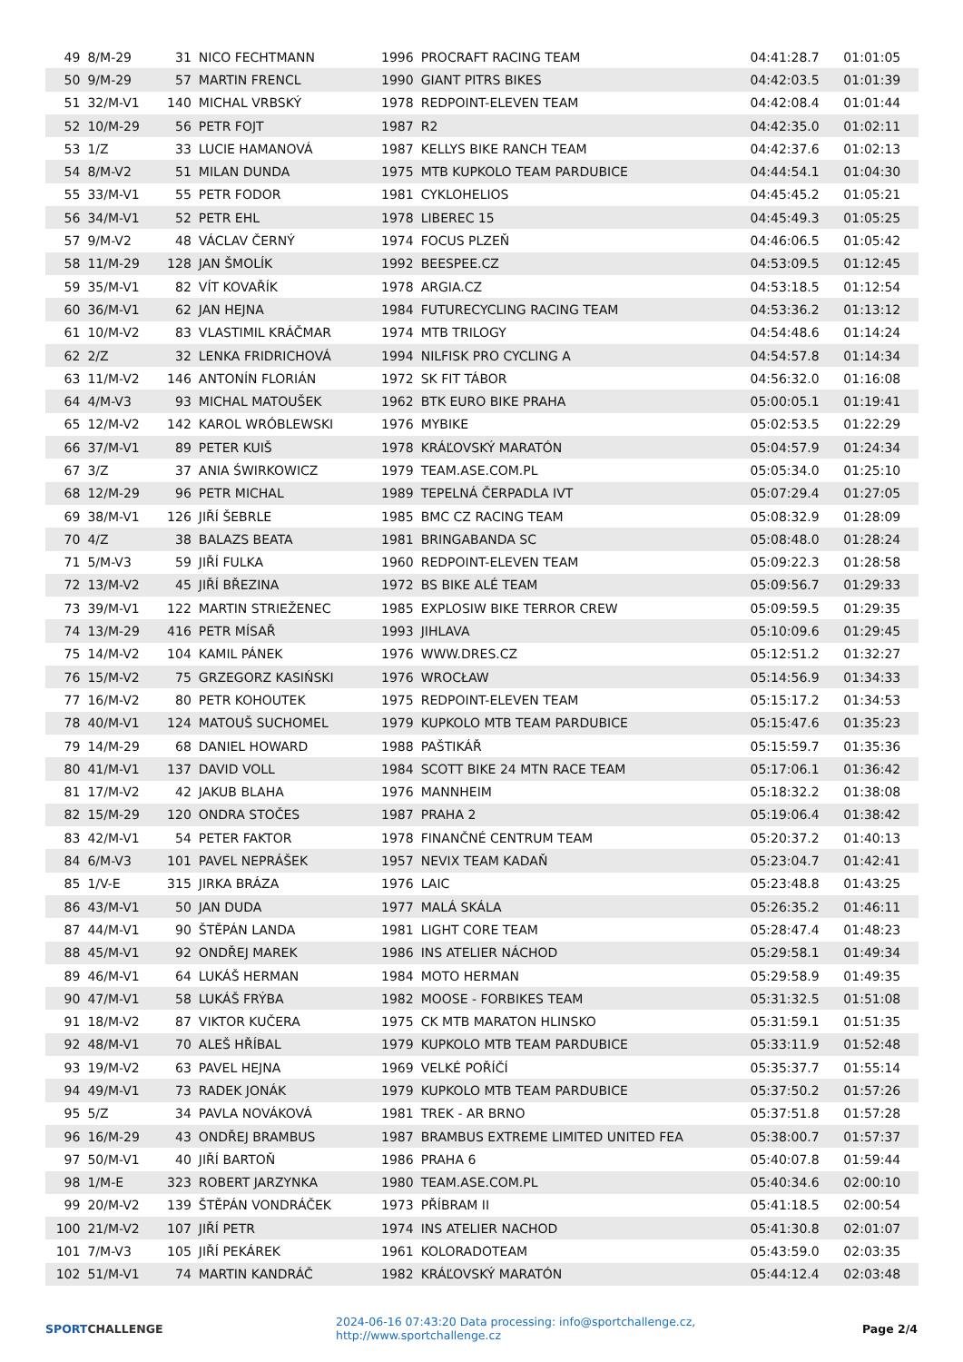| 49 | 8/M-29 | 31 | NICO FECHTMANN | 1996 | PROCRAFT RACING TEAM | 04:41:28.7 | 01:01:05 |
| 50 | 9/M-29 | 57 | MARTIN FRENCL | 1990 | GIANT PITRS BIKES | 04:42:03.5 | 01:01:39 |
| 51 | 32/M-V1 | 140 | MICHAL VRBSKÝ | 1978 | REDPOINT-ELEVEN TEAM | 04:42:08.4 | 01:01:44 |
| 52 | 10/M-29 | 56 | PETR FOJT | 1987 | R2 | 04:42:35.0 | 01:02:11 |
| 53 | 1/Z | 33 | LUCIE HAMANOVÁ | 1987 | KELLYS BIKE RANCH TEAM | 04:42:37.6 | 01:02:13 |
| 54 | 8/M-V2 | 51 | MILAN DUNDA | 1975 | MTB KUPKOLO TEAM PARDUBICE | 04:44:54.1 | 01:04:30 |
| 55 | 33/M-V1 | 55 | PETR FODOR | 1981 | CYKLOHELIOS | 04:45:45.2 | 01:05:21 |
| 56 | 34/M-V1 | 52 | PETR EHL | 1978 | LIBEREC 15 | 04:45:49.3 | 01:05:25 |
| 57 | 9/M-V2 | 48 | VÁCLAV ČERNÝ | 1974 | FOCUS PLZEŇ | 04:46:06.5 | 01:05:42 |
| 58 | 11/M-29 | 128 | JAN ŠMOLÍK | 1992 | BEESPEE.CZ | 04:53:09.5 | 01:12:45 |
| 59 | 35/M-V1 | 82 | VÍT KOVAŘÍK | 1978 | ARGIA.CZ | 04:53:18.5 | 01:12:54 |
| 60 | 36/M-V1 | 62 | JAN HEJNA | 1984 | FUTURECYCLING RACING TEAM | 04:53:36.2 | 01:13:12 |
| 61 | 10/M-V2 | 83 | VLASTIMIL KRÁČMAR | 1974 | MTB TRILOGY | 04:54:48.6 | 01:14:24 |
| 62 | 2/Z | 32 | LENKA FRIDRICHOVÁ | 1994 | NILFISK PRO CYCLING A | 04:54:57.8 | 01:14:34 |
| 63 | 11/M-V2 | 146 | ANTONÍN FLORIÁN | 1972 | SK FIT TÁBOR | 04:56:32.0 | 01:16:08 |
| 64 | 4/M-V3 | 93 | MICHAL MATOUŠEK | 1962 | BTK EURO BIKE PRAHA | 05:00:05.1 | 01:19:41 |
| 65 | 12/M-V2 | 142 | KAROL WRÓBLEWSKI | 1976 | MYBIKE | 05:02:53.5 | 01:22:29 |
| 66 | 37/M-V1 | 89 | PETER KUIŠ | 1978 | KRÁĽOVSKÝ MARATÓN | 05:04:57.9 | 01:24:34 |
| 67 | 3/Z | 37 | ANIA ŚWIRKOWICZ | 1979 | TEAM.ASE.COM.PL | 05:05:34.0 | 01:25:10 |
| 68 | 12/M-29 | 96 | PETR MICHAL | 1989 | TEPELNÁ ČERPADLA IVT | 05:07:29.4 | 01:27:05 |
| 69 | 38/M-V1 | 126 | JIŘÍ ŠEBRLE | 1985 | BMC CZ RACING TEAM | 05:08:32.9 | 01:28:09 |
| 70 | 4/Z | 38 | BALAZS BEATA | 1981 | BRINGABANDA SC | 05:08:48.0 | 01:28:24 |
| 71 | 5/M-V3 | 59 | JIŘÍ FULKA | 1960 | REDPOINT-ELEVEN TEAM | 05:09:22.3 | 01:28:58 |
| 72 | 13/M-V2 | 45 | JIŘÍ BŘEZINA | 1972 | BS BIKE ALÉ TEAM | 05:09:56.7 | 01:29:33 |
| 73 | 39/M-V1 | 122 | MARTIN STRIEŽENEC | 1985 | EXPLOSIW BIKE TERROR CREW | 05:09:59.5 | 01:29:35 |
| 74 | 13/M-29 | 416 | PETR MÍSAŘ | 1993 | JIHLAVA | 05:10:09.6 | 01:29:45 |
| 75 | 14/M-V2 | 104 | KAMIL PÁNEK | 1976 | WWW.DRES.CZ | 05:12:51.2 | 01:32:27 |
| 76 | 15/M-V2 | 75 | GRZEGORZ KASIŃSKI | 1976 | WROCŁAW | 05:14:56.9 | 01:34:33 |
| 77 | 16/M-V2 | 80 | PETR KOHOUTEK | 1975 | REDPOINT-ELEVEN TEAM | 05:15:17.2 | 01:34:53 |
| 78 | 40/M-V1 | 124 | MATOUŠ SUCHOMEL | 1979 | KUPKOLO MTB TEAM PARDUBICE | 05:15:47.6 | 01:35:23 |
| 79 | 14/M-29 | 68 | DANIEL HOWARD | 1988 | PAŠTIKÁŘ | 05:15:59.7 | 01:35:36 |
| 80 | 41/M-V1 | 137 | DAVID VOLL | 1984 | SCOTT BIKE 24 MTN RACE TEAM | 05:17:06.1 | 01:36:42 |
| 81 | 17/M-V2 | 42 | JAKUB BLAHA | 1976 | MANNHEIM | 05:18:32.2 | 01:38:08 |
| 82 | 15/M-29 | 120 | ONDRA STOČES | 1987 | PRAHA 2 | 05:19:06.4 | 01:38:42 |
| 83 | 42/M-V1 | 54 | PETER FAKTOR | 1978 | FINANČNÉ CENTRUM TEAM | 05:20:37.2 | 01:40:13 |
| 84 | 6/M-V3 | 101 | PAVEL NEPRÁŠEK | 1957 | NEVIX TEAM KADAŇ | 05:23:04.7 | 01:42:41 |
| 85 | 1/V-E | 315 | JIRKA BRÁZA | 1976 | LAIC | 05:23:48.8 | 01:43:25 |
| 86 | 43/M-V1 | 50 | JAN DUDA | 1977 | MALÁ SKÁLA | 05:26:35.2 | 01:46:11 |
| 87 | 44/M-V1 | 90 | ŠTĚPÁN LANDA | 1981 | LIGHT CORE TEAM | 05:28:47.4 | 01:48:23 |
| 88 | 45/M-V1 | 92 | ONDŘEJ MAREK | 1986 | INS ATELIER NÁCHOD | 05:29:58.1 | 01:49:34 |
| 89 | 46/M-V1 | 64 | LUKÁŠ HERMAN | 1984 | MOTO HERMAN | 05:29:58.9 | 01:49:35 |
| 90 | 47/M-V1 | 58 | LUKÁŠ FRÝBA | 1982 | MOOSE - FORBIKES TEAM | 05:31:32.5 | 01:51:08 |
| 91 | 18/M-V2 | 87 | VIKTOR KUČERA | 1975 | CK MTB MARATON HLINSKO | 05:31:59.1 | 01:51:35 |
| 92 | 48/M-V1 | 70 | ALEŠ HŘÍBAL | 1979 | KUPKOLO MTB TEAM PARDUBICE | 05:33:11.9 | 01:52:48 |
| 93 | 19/M-V2 | 63 | PAVEL HEJNA | 1969 | VELKÉ POŘÍČÍ | 05:35:37.7 | 01:55:14 |
| 94 | 49/M-V1 | 73 | RADEK JONÁK | 1979 | KUPKOLO MTB TEAM PARDUBICE | 05:37:50.2 | 01:57:26 |
| 95 | 5/Z | 34 | PAVLA NOVÁKOVÁ | 1981 | TREK - AR BRNO | 05:37:51.8 | 01:57:28 |
| 96 | 16/M-29 | 43 | ONDŘEJ BRAMBUS | 1987 | BRAMBUS EXTREME LIMITED UNITED FEA | 05:38:00.7 | 01:57:37 |
| 97 | 50/M-V1 | 40 | JIŘÍ BARTOŇ | 1986 | PRAHA 6 | 05:40:07.8 | 01:59:44 |
| 98 | 1/M-E | 323 | ROBERT JARZYNKA | 1980 | TEAM.ASE.COM.PL | 05:40:34.6 | 02:00:10 |
| 99 | 20/M-V2 | 139 | ŠTĚPÁN VONDRÁČEK | 1973 | PŘÍBRAM II | 05:41:18.5 | 02:00:54 |
| 100 | 21/M-V2 | 107 | JIŘÍ PETR | 1974 | INS ATELIER NACHOD | 05:41:30.8 | 02:01:07 |
| 101 | 7/M-V3 | 105 | JIŘÍ PEKÁREK | 1961 | KOLORADOTEAM | 05:43:59.0 | 02:03:35 |
| 102 | 51/M-V1 | 74 | MARTIN KANDRÁČ | 1982 | KRÁĽOVSKÝ MARATÓN | 05:44:12.4 | 02:03:48 |
SPORTCHALLENGE
2024-06-16 07:43:20 Data processing: info@sportchallenge.cz, http://www.sportchallenge.cz
Page 2/4